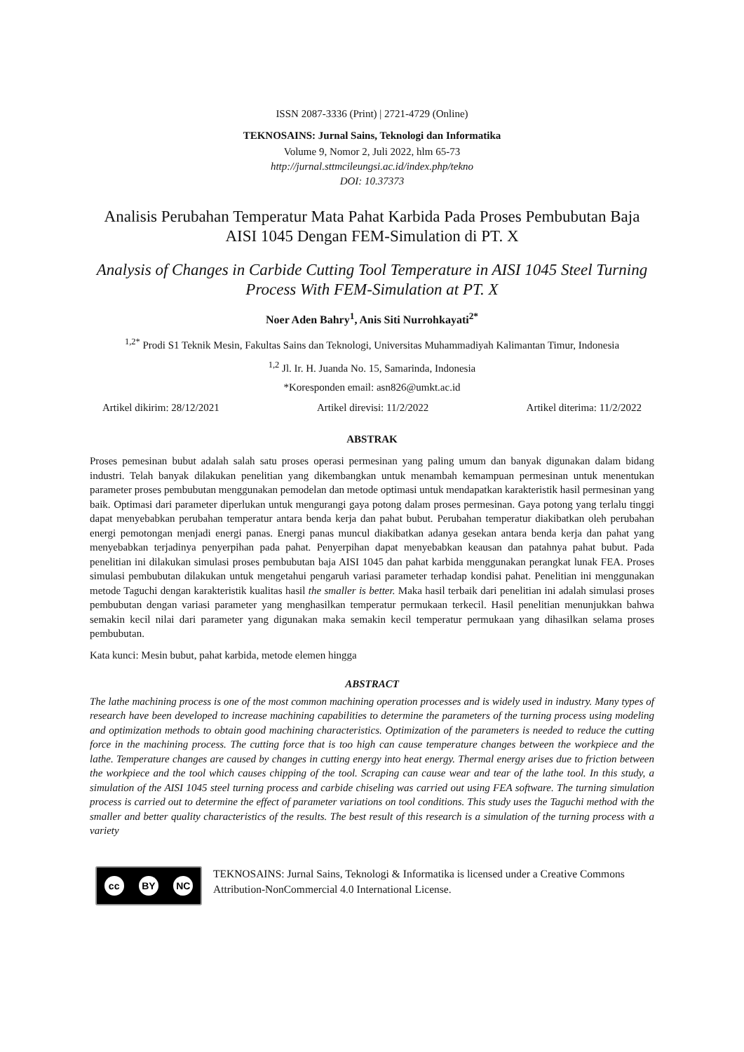ISSN 2087-3336 (Print) | 2721-4729 (Online)
TEKNOSAINS: Jurnal Sains, Teknologi dan Informatika
Volume 9, Nomor 2, Juli 2022, hlm 65-73
http://jurnal.sttmcileungsi.ac.id/index.php/tekno
DOI: 10.37373
Analisis Perubahan Temperatur Mata Pahat Karbida Pada Proses Pembubutan Baja AISI 1045 Dengan FEM-Simulation di PT. X
Analysis of Changes in Carbide Cutting Tool Temperature in AISI 1045 Steel Turning Process With FEM-Simulation at PT. X
Noer Aden Bahry<sup>1</sup>, Anis Siti Nurrohkayati<sup>2*</sup>
<sup>1,2*</sup> Prodi S1 Teknik Mesin, Fakultas Sains dan Teknologi, Universitas Muhammadiyah Kalimantan Timur, Indonesia
<sup>1,2</sup> Jl. Ir. H. Juanda No. 15, Samarinda, Indonesia
*Koresponden email: asn826@umkt.ac.id
Artikel dikirim: 28/12/2021 Artikel direvisi: 11/2/2022 Artikel diterima: 11/2/2022
ABSTRAK
Proses pemesinan bubut adalah salah satu proses operasi permesinan yang paling umum dan banyak digunakan dalam bidang industri. Telah banyak dilakukan penelitian yang dikembangkan untuk menambah kemampuan permesinan untuk menentukan parameter proses pembubutan menggunakan pemodelan dan metode optimasi untuk mendapatkan karakteristik hasil permesinan yang baik. Optimasi dari parameter diperlukan untuk mengurangi gaya potong dalam proses permesinan. Gaya potong yang terlalu tinggi dapat menyebabkan perubahan temperatur antara benda kerja dan pahat bubut. Perubahan temperatur diakibatkan oleh perubahan energi pemotongan menjadi energi panas. Energi panas muncul diakibatkan adanya gesekan antara benda kerja dan pahat yang menyebabkan terjadinya penyerpihan pada pahat. Penyerpihan dapat menyebabkan keausan dan patahnya pahat bubut. Pada penelitian ini dilakukan simulasi proses pembubutan baja AISI 1045 dan pahat karbida menggunakan perangkat lunak FEA. Proses simulasi pembubutan dilakukan untuk mengetahui pengaruh variasi parameter terhadap kondisi pahat. Penelitian ini menggunakan metode Taguchi dengan karakteristik kualitas hasil the smaller is better. Maka hasil terbaik dari penelitian ini adalah simulasi proses pembubutan dengan variasi parameter yang menghasilkan temperatur permukaan terkecil. Hasil penelitian menunjukkan bahwa semakin kecil nilai dari parameter yang digunakan maka semakin kecil temperatur permukaan yang dihasilkan selama proses pembubutan.
Kata kunci: Mesin bubut, pahat karbida, metode elemen hingga
ABSTRACT
The lathe machining process is one of the most common machining operation processes and is widely used in industry. Many types of research have been developed to increase machining capabilities to determine the parameters of the turning process using modeling and optimization methods to obtain good machining characteristics. Optimization of the parameters is needed to reduce the cutting force in the machining process. The cutting force that is too high can cause temperature changes between the workpiece and the lathe. Temperature changes are caused by changes in cutting energy into heat energy. Thermal energy arises due to friction between the workpiece and the tool which causes chipping of the tool. Scraping can cause wear and tear of the lathe tool. In this study, a simulation of the AISI 1045 steel turning process and carbide chiseling was carried out using FEA software. The turning simulation process is carried out to determine the effect of parameter variations on tool conditions. This study uses the Taguchi method with the smaller and better quality characteristics of the results. The best result of this research is a simulation of the turning process with a variety
cc BY NC
TEKNOSAINS: Jurnal Sains, Teknologi & Informatika is licensed under a Creative Commons Attribution-NonCommercial 4.0 International License.